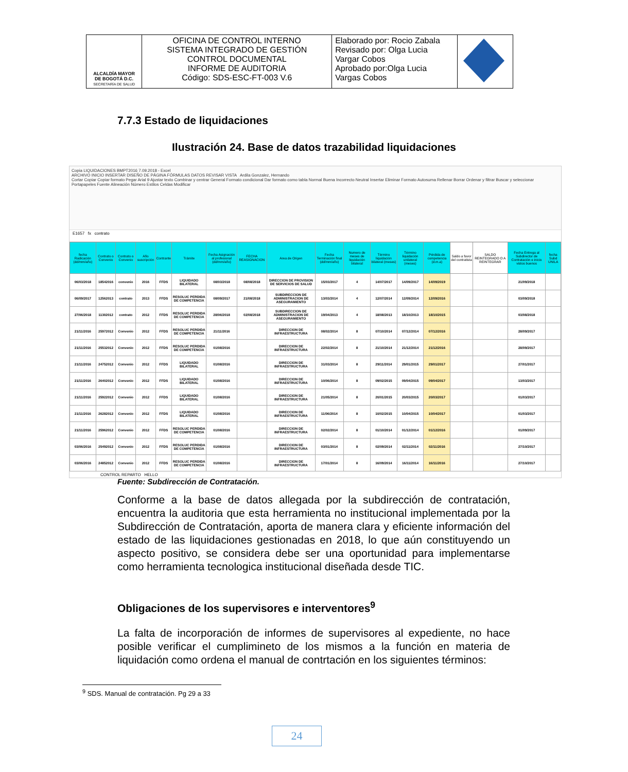| ALCALDÍA MAYOR DE BOGOTÁ D.C. SECRETARÍA DE SALUD | OFICINA DE CONTROL INTERNO SISTEMA INTEGRADO DE GESTIÓN CONTROL DOCUMENTAL INFORME DE AUDITORIA Código: SDS-ESC-FT-003 V.6 | Elaborado por: Rocio Zabala Revisado por: Olga Lucia Vargar Cobos Aprobado por:Olga Lucia Vargas Cobos | |
7.7.3 Estado de liquidaciones
Ilustración 24. Base de datos trazabilidad liquidaciones
Copia LIQUIDACIONES BMPT2016 7.09.2018 - Excel
ARCHIVO INICIO INSERTAR DISEÑO DE PÁGINA FÓRMULAS DATOS REVISAR VISTA Ardila Gonzalez, Hernando
Cortar Copiar Copiar formato Pegar Arial 9 Ajustar texto Combinar y centrar General Formato condicional Dar formato como tabla Normal Buena Incorrecto Neutral Insertar Eliminar Formato Autosuma Rellenar Borrar Ordenar y filtrar Buscar y seleccionar
Portapapeles Fuente Alineación Número Estilos Celdas Modificar
E1657 fx contrato
| fecha Radicación (dd/mm/año) | Contrato o Convenio | Contrato o Convenio | Año suscripción | Contrante | Trámite | Fecha Asignación al profesional (dd/mm/año) | FECHA REASIGNACION | Area de Origen | Fecha Terminación final (dd/mm/año) | Numero de meses de liquidación bilateral | Término liquidación bilateral (meses) | Término liquidación unilateral (meses) | Pérdida de competencia (d.m.a) | Saldo a favor del contratista | SALDO REINTEGRADO O A REINTEGRAR | Fecha Entrega al Subdirector de Contratación e inicio vistos buenos | fecha Subd UNILA |
| --- | --- | --- | --- | --- | --- | --- | --- | --- | --- | --- | --- | --- | --- | --- | --- | --- | --- |
| 06/03/2018 | 18542016 | convenio | 2016 | FFDS | LIQUIDADO BILATERAL | 08/03/2018 | 08/08/2018 | DIRECCION DE PROVISION DE SERVICIOS DE SALUD | 15/03/2017 | 4 | 14/07/2017 | 14/09/2017 | 14/09/2019 | | | 21/09/2018 | |
| 06/09/2017 | 12562013 | contrato | 2013 | FFDS | RESOLUC PERDIDA DE COMPETENCIA | 08/09/2017 | 21/08/2018 | SUBDIRECCION DE ADMINISTRACION DE ASEGURAMIENTO | 13/03/2014 | 4 | 12/07/2014 | 12/09/2014 | 12/09/2016 | | | 03/09/2018 | |
| 27/06/2018 | 11302012 | contrato | 2012 | FFDS | RESOLUC PERDIDA DE COMPETENCIA | 28/06/2018 | 02/08/2018 | SUBDIRECCION DE ADMINISTRACION DE ASEGURAMIENTO | 19/04/2013 | 4 | 18/08/2013 | 18/10/2013 | 18/10/2015 | | | 03/08/2018 | |
| 21/11/2016 | 25972012 | Convenio | 2012 | FFDS | RESOLUC PERDIDA DE COMPETENCIA | 21/11/2016 | | DIRECCION DE INFRAESTRUCTURA | 08/02/2014 | 8 | 07/10/2014 | 07/12/2014 | 07/12/2016 | | | 28/09/2017 | |
| 21/11/2016 | 25532012 | Convenio | 2012 | FFDS | RESOLUC PERDIDA DE COMPETENCIA | 01/08/2016 | | DIRECCION DE INFRAESTRUCTURA | 22/02/2014 | 8 | 21/10/2014 | 21/12/2014 | 21/12/2016 | | | 28/09/2017 | |
| 21/11/2016 | 24752012 | Convenio | 2012 | FFDS | LIQUIDADO BILATERAL | 01/08/2016 | | DIRECCION DE INFRAESTRUCTURA | 31/03/2014 | 8 | 29/11/2014 | 29/01/2015 | 29/01/2017 | | | 27/01/2017 | |
| 21/11/2016 | 26402012 | Convenio | 2012 | FFDS | LIQUIDADO BILATERAL | 01/08/2016 | | DIRECCION DE INFRAESTRUCTURA | 10/06/2014 | 8 | 09/02/2015 | 09/04/2015 | 09/04/2017 | | | 13/03/2017 | |
| 21/11/2016 | 25922012 | Convenio | 2012 | FFDS | LIQUIDADO BILATERAL | 01/08/2016 | | DIRECCION DE INFRAESTRUCTURA | 21/05/2014 | 8 | 20/01/2015 | 20/03/2015 | 20/03/2017 | | | 01/03/2017 | |
| 21/11/2016 | 26282012 | Convenio | 2012 | FFDS | LIQUIDADO BILATERAL | 01/08/2016 | | DIRECCION DE INFRAESTRUCTURA | 11/06/2014 | 8 | 10/02/2015 | 10/04/2015 | 10/04/2017 | | | 01/03/2017 | |
| 21/11/2016 | 25962012 | Convenio | 2012 | FFDS | RESOLUC PERDIDA DE COMPETENCIA | 01/08/2016 | | DIRECCION DE INFRAESTRUCTURA | 02/02/2014 | 8 | 01/10/2014 | 01/12/2014 | 01/12/2016 | | | 01/09/2017 | |
| 03/06/2016 | 25492012 | Convenio | 2012 | FFDS | RESOLUC PERDIDA DE COMPETENCIA | 01/08/2016 | | DIRECCION DE INFRAESTRUCTURA | 03/01/2014 | 8 | 02/09/2014 | 02/11/2014 | 02/11/2016 | | | 27/10/2017 | |
| 03/06/2016 | 24852012 | Convenio | 2012 | FFDS | RESOLUC PERDIDA DE COMPETENCIA | 01/08/2016 | | DIRECCION DE INFRAESTRUCTURA | 17/01/2014 | 8 | 16/09/2014 | 16/11/2014 | 16/11/2016 | | | 27/10/2017 | |
CONTROL REPARTO HELLO
Fuente: Subdirección de Contratación.
Conforme a la base de datos allegada por la subdirección de contratación, encuentra la auditoria que esta herramienta no institucional implementada por la Subdirección de Contratación, aporta de manera clara y eficiente información del estado de las liquidaciones gestionadas en 2018, lo que aún constituyendo un aspecto positivo, se considera debe ser una oportunidad para implementarse como herramienta tecnologica institucional diseñada desde TIC.
Obligaciones de los supervisores e interventores<sup>9</sup>
La falta de incorporación de informes de supervisores al expediente, no hace posible verificar el cumplimineto de los mismos a la función en materia de liquidación como ordena el manual de contrtación en los siguientes términos:
<sup>9</sup> SDS. Manual de contratación. Pg 29 a 33
24